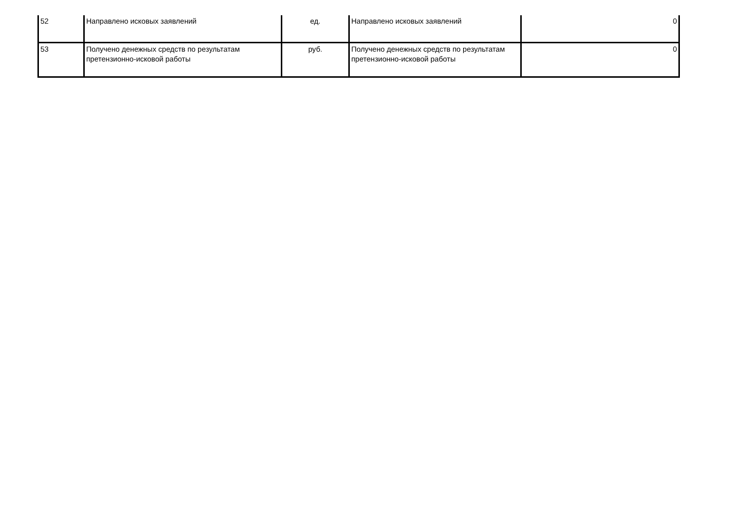| 52 | Направлено исковых заявлений | ед. | Направлено исковых заявлений | 0 |
| 53 | Получено денежных средств по результатам претензионно-исковой работы | руб. | Получено денежных средств по результатам претензионно-исковой работы | 0 |